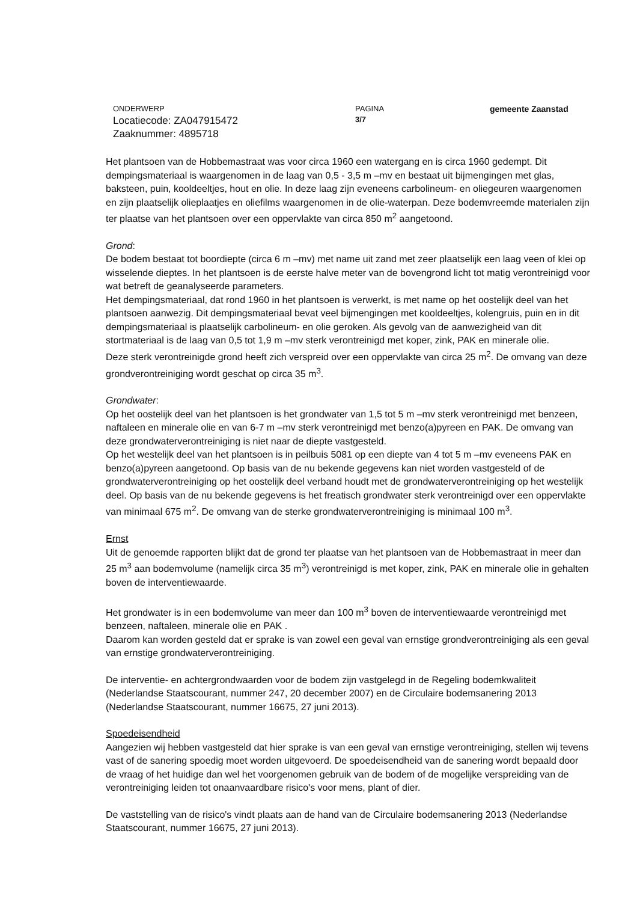ONDERWERP
Locatiecode: ZA047915472
Zaaknummer: 4895718
PAGINA
3/7
gemeente Zaanstad
Het plantsoen van de Hobbemastraat was voor circa 1960 een watergang en is circa 1960 gedempt. Dit dempingsmateriaal is waargenomen in de laag van 0,5 - 3,5 m –mv en bestaat uit bijmengingen met glas, baksteen, puin, kooldeeltjes, hout en olie. In deze laag zijn eveneens carbolineum- en oliegeuren waargenomen en zijn plaatselijk olieplaatjes en oliefilms waargenomen in de olie-waterpan. Deze bodemvreemde materialen zijn ter plaatse van het plantsoen over een oppervlakte van circa 850 m<sup>2</sup> aangetoond.
Grond:
De bodem bestaat tot boordiepte (circa 6 m –mv) met name uit zand met zeer plaatselijk een laag veen of klei op wisselende dieptes. In het plantsoen is de eerste halve meter van de bovengrond licht tot matig verontreinigd voor wat betreft de geanalyseerde parameters.
Het dempingsmateriaal, dat rond 1960 in het plantsoen is verwerkt, is met name op het oostelijk deel van het plantsoen aanwezig. Dit dempingsmateriaal bevat veel bijmengingen met kooldeeltjes, kolengruis, puin en in dit dempingsmateriaal is plaatselijk carbolineum- en olie geroken. Als gevolg van de aanwezigheid van dit stortmateriaal is de laag van 0,5 tot 1,9 m –mv sterk verontreinigd met koper, zink, PAK en minerale olie.
Deze sterk verontreinigde grond heeft zich verspreid over een oppervlakte van circa 25 m<sup>2</sup>. De omvang van deze grondverontreiniging wordt geschat op circa 35 m<sup>3</sup>.
Grondwater:
Op het oostelijk deel van het plantsoen is het grondwater van 1,5 tot 5 m –mv sterk verontreinigd met benzeen, naftaleen en minerale olie en van 6-7 m –mv sterk verontreinigd met benzo(a)pyreen en PAK. De omvang van deze grondwaterverontreiniging is niet naar de diepte vastgesteld.
Op het westelijk deel van het plantsoen is in peilbuis 5081 op een diepte van 4 tot 5 m –mv eveneens PAK en benzo(a)pyreen aangetoond. Op basis van de nu bekende gegevens kan niet worden vastgesteld of de grondwaterverontreiniging op het oostelijk deel verband houdt met de grondwaterverontreiniging op het westelijk deel. Op basis van de nu bekende gegevens is het freatisch grondwater sterk verontreinigd over een oppervlakte van minimaal 675 m<sup>2</sup>. De omvang van de sterke grondwaterverontreiniging is minimaal 100 m<sup>3</sup>.
Ernst
Uit de genoemde rapporten blijkt dat de grond ter plaatse van het plantsoen van de Hobbemastraat in meer dan 25 m<sup>3</sup> aan bodemvolume (namelijk circa 35 m<sup>3</sup>) verontreinigd is met koper, zink, PAK en minerale olie in gehalten boven de interventiewaarde.
Het grondwater is in een bodemvolume van meer dan 100 m<sup>3</sup> boven de interventiewaarde verontreinigd met benzeen, naftaleen, minerale olie en PAK .
Daarom kan worden gesteld dat er sprake is van zowel een geval van ernstige grondverontreiniging als een geval van ernstige grondwaterverontreiniging.
De interventie- en achtergrondwaarden voor de bodem zijn vastgelegd in de Regeling bodemkwaliteit (Nederlandse Staatscourant, nummer 247, 20 december 2007) en de Circulaire bodemsanering 2013 (Nederlandse Staatscourant, nummer 16675, 27 juni 2013).
Spoedeisendheid
Aangezien wij hebben vastgesteld dat hier sprake is van een geval van ernstige verontreiniging, stellen wij tevens vast of de sanering spoedig moet worden uitgevoerd. De spoedeisendheid van de sanering wordt bepaald door de vraag of het huidige dan wel het voorgenomen gebruik van de bodem of de mogelijke verspreiding van de verontreiniging leiden tot onaanvaardbare risico's voor mens, plant of dier.
De vaststelling van de risico's vindt plaats aan de hand van de Circulaire bodemsanering 2013 (Nederlandse Staatscourant, nummer 16675, 27 juni 2013).